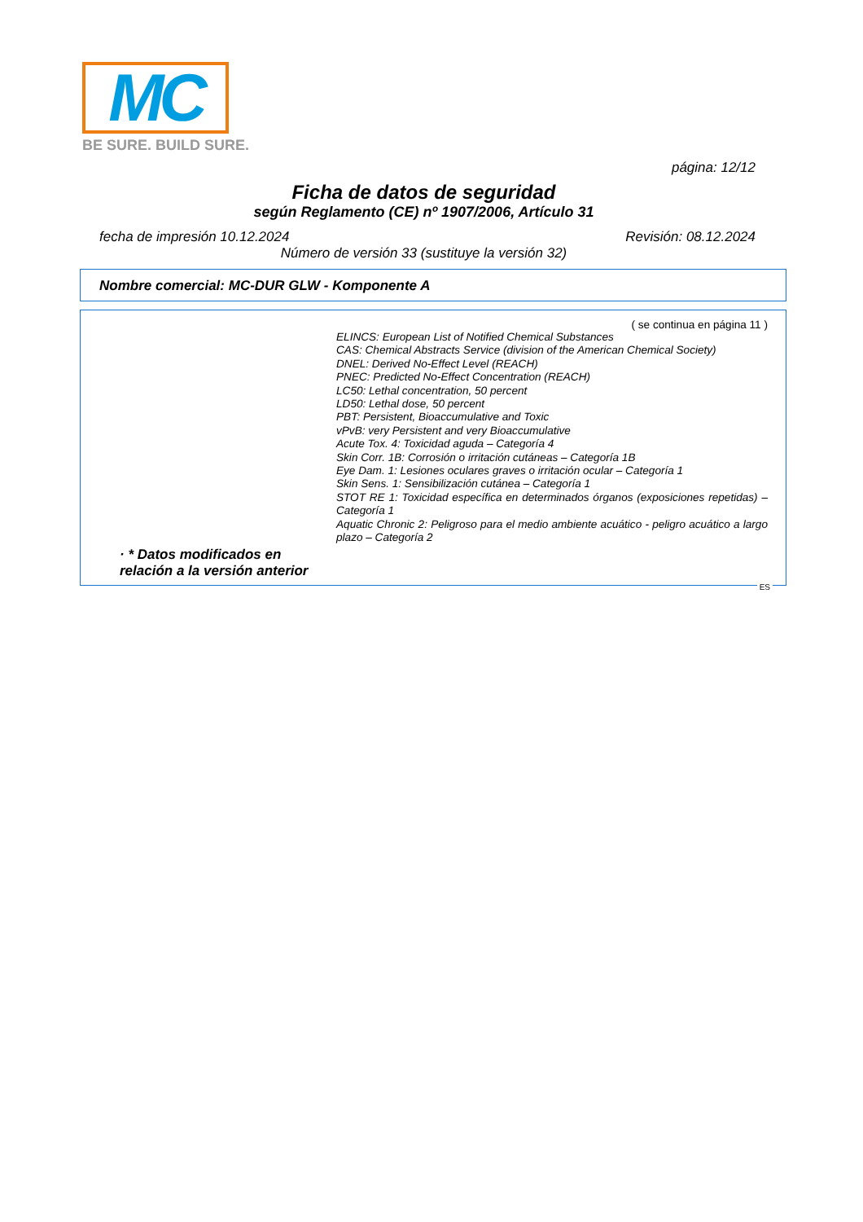MC
BE SURE. BUILD SURE.
página: 12/12
Ficha de datos de seguridad
según Reglamento (CE) nº 1907/2006, Artículo 31
fecha de impresión 10.12.2024 Revisión: 08.12.2024
Número de versión 33 (sustituye la versión 32)
Nombre comercial: MC-DUR GLW - Komponente A
( se continua en página 11 )
ELINCS: European List of Notified Chemical Substances
CAS: Chemical Abstracts Service (division of the American Chemical Society)
DNEL: Derived No-Effect Level (REACH)
PNEC: Predicted No-Effect Concentration (REACH)
LC50: Lethal concentration, 50 percent
LD50: Lethal dose, 50 percent
PBT: Persistent, Bioaccumulative and Toxic
vPvB: very Persistent and very Bioaccumulative
Acute Tox. 4: Toxicidad aguda – Categoría 4
Skin Corr. 1B: Corrosión o irritación cutáneas – Categoría 1B
Eye Dam. 1: Lesiones oculares graves o irritación ocular – Categoría 1
Skin Sens. 1: Sensibilización cutánea – Categoría 1
STOT RE 1: Toxicidad específica en determinados órganos (exposiciones repetidas) – Categoría 1
Aquatic Chronic 2: Peligroso para el medio ambiente acuático - peligro acuático a largo plazo – Categoría 2
· * Datos modificados en relación a la versión anterior
ES